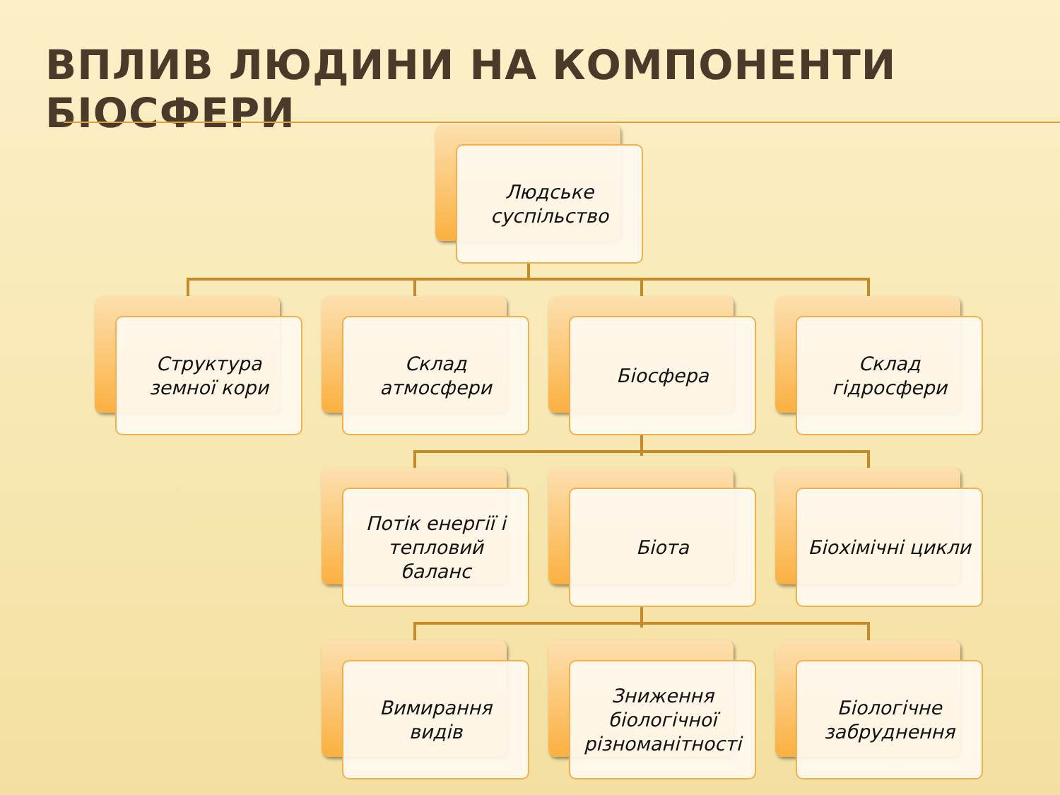ВПЛИВ ЛЮДИНИ НА КОМПОНЕНТИ БІОСФЕРИ
Людське
суспільство
Структура
земної кори
Склад
атмосфери
Біосфера
Склад
гідросфери
Потік енергії і
тепловий
баланс
Біота Біохімічні цикли
Вимирання
видів
Зниження
біологічної
різноманітності
Біологічне
забруднення